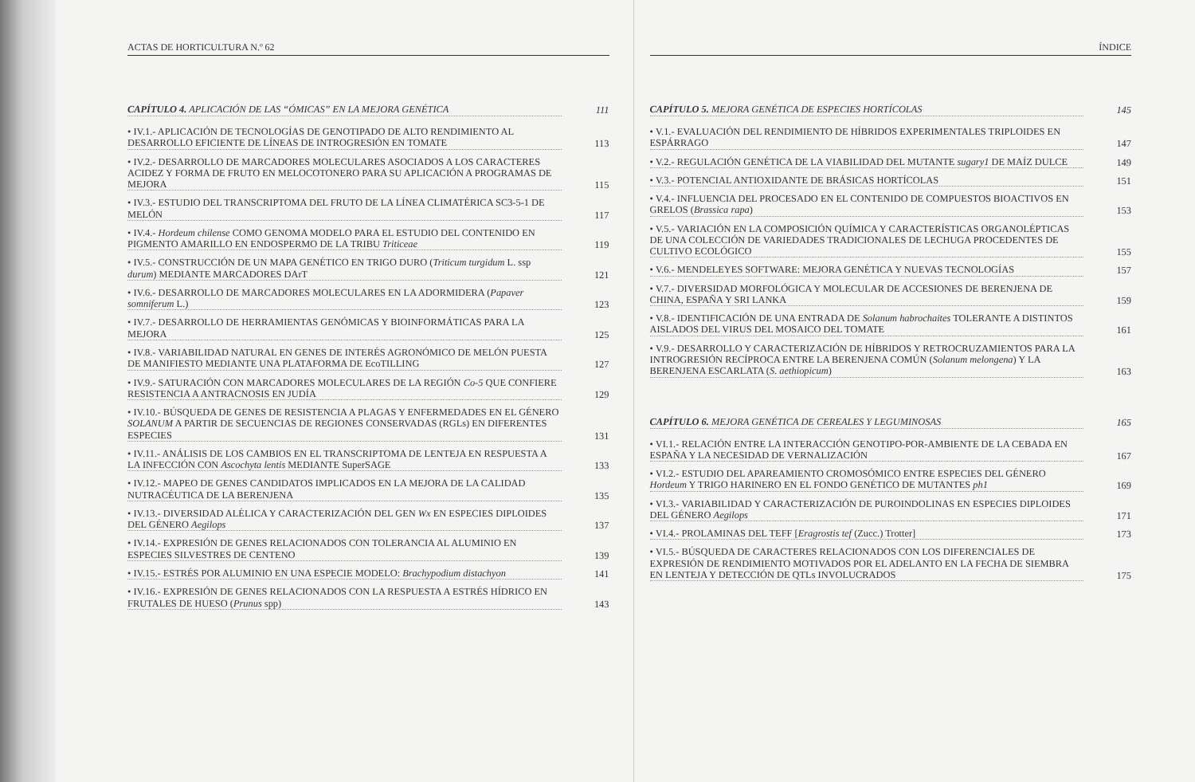ACTAS DE HORTICULTURA N.º 62
CAPÍTULO 4. APLICACIÓN DE LAS “ÓMICAS” EN LA MEJORA GENÉTICA 111
• IV.1.- APLICACIÓN DE TECNOLOGÍAS DE GENOTIPADO DE ALTO RENDIMIENTO AL DESARROLLO EFICIENTE DE LÍNEAS DE INTROGRESIÓN EN TOMATE 113
• IV.2.- DESARROLLO DE MARCADORES MOLECULARES ASOCIADOS A LOS CARACTERES ACIDEZ Y FORMA DE FRUTO EN MELOCOTONERO PARA SU APLICACIÓN A PROGRAMAS DE MEJORA 115
• IV.3.- ESTUDIO DEL TRANSCRIPTOMA DEL FRUTO DE LA LÍNEA CLIMATÉRICA SC3-5-1 DE MELÓN 117
• IV.4.- Hordeum chilense COMO GENOMA MODELO PARA EL ESTUDIO DEL CONTENIDO EN PIGMENTO AMARILLO EN ENDOSPERMO DE LA TRIBU Triticeae 119
• IV.5.- CONSTRUCCIÓN DE UN MAPA GENÉTICO EN TRIGO DURO (Triticum turgidum L. ssp durum) MEDIANTE MARCADORES DArT 121
• IV.6.- DESARROLLO DE MARCADORES MOLECULARES EN LA ADORMIDERA (Papaver somniferum L.) 123
• IV.7.- DESARROLLO DE HERRAMIENTAS GENÓMICAS Y BIOINFORMÁTICAS PARA LA MEJORA 125
• IV.8.- VARIABILIDAD NATURAL EN GENES DE INTERÉS AGRONÓMICO DE MELÓN PUESTA DE MANIFIESTO MEDIANTE UNA PLATAFORMA DE EcoTILLING 127
• IV.9.- SATURACIÓN CON MARCADORES MOLECULARES DE LA REGIÓN Co-5 QUE CONFIERE RESISTENCIA A ANTRACNOSIS EN JUDÍA 129
• IV.10.- BÚSQUEDA DE GENES DE RESISTENCIA A PLAGAS Y ENFERMEDADES EN EL GÉNERO SOLANUM A PARTIR DE SECUENCIAS DE REGIONES CONSERVADAS (RGLs) EN DIFERENTES ESPECIES 131
• IV.11.- ANÁLISIS DE LOS CAMBIOS EN EL TRANSCRIPTOMA DE LENTEJA EN RESPUESTA A LA INFECCIÓN CON Ascochyta lentis MEDIANTE SuperSAGE 133
• IV.12.- MAPEO DE GENES CANDIDATOS IMPLICADOS EN LA MEJORA DE LA CALIDAD NUTRACÉUTICA DE LA BERENJENA 135
• IV.13.- DIVERSIDAD ALÉLICA Y CARACTERIZACIÓN DEL GEN Wx EN ESPECIES DIPLOIDES DEL GÉNERO Aegilops 137
• IV.14.- EXPRESIÓN DE GENES RELACIONADOS CON TOLERANCIA AL ALUMINIO EN ESPECIES SILVESTRES DE CENTENO 139
• IV.15.- ESTRÉS POR ALUMINIO EN UNA ESPECIE MODELO: Brachypodium distachyon 141
• IV.16.- EXPRESIÓN DE GENES RELACIONADOS CON LA RESPUESTA A ESTRÉS HÍDRICO EN FRUTALES DE HUESO (Prunus spp) 143
ÍNDICE
CAPÍTULO 5. MEJORA GENÉTICA DE ESPECIES HORTÍCOLAS 145
• V.1.- EVALUACIÓN DEL RENDIMIENTO DE HÍBRIDOS EXPERIMENTALES TRIPLOIDES EN ESPÁRRAGO 147
• V.2.- REGULACIÓN GENÉTICA DE LA VIABILIDAD DEL MUTANTE sugary1 DE MAÍZ DULCE 149
• V.3.- POTENCIAL ANTIOXIDANTE DE BRÁSICAS HORTÍCOLAS 151
• V.4.- INFLUENCIA DEL PROCESADO EN EL CONTENIDO DE COMPUESTOS BIOACTIVOS EN GRELOS (Brassica rapa) 153
• V.5.- VARIACIÓN EN LA COMPOSICIÓN QUÍMICA Y CARACTERÍSTICAS ORGANOLÉPTICAS DE UNA COLECCIÓN DE VARIEDADES TRADICIONALES DE LECHUGA PROCEDENTES DE CULTIVO ECOLÓGICO 155
• V.6.- MENDELEYES SOFTWARE: MEJORA GENÉTICA Y NUEVAS TECNOLOGÍAS 157
• V.7.- DIVERSIDAD MORFOLÓGICA Y MOLECULAR DE ACCESIONES DE BERENJENA DE CHINA, ESPAÑA Y SRI LANKA 159
• V.8.- IDENTIFICACIÓN DE UNA ENTRADA DE Solanum habrochaites TOLERANTE A DISTINTOS AISLADOS DEL VIRUS DEL MOSAICO DEL TOMATE 161
• V.9.- DESARROLLO Y CARACTERIZACIÓN DE HÍBRIDOS Y RETROCRUZAMIENTOS PARA LA INTROGRESIÓN RECÍPROCA ENTRE LA BERENJENA COMÚN (Solanum melongena) Y LA BERENJENA ESCARLATA (S. aethiopicum) 163
CAPÍTULO 6. MEJORA GENÉTICA DE CEREALES Y LEGUMINOSAS 165
• VI.1.- RELACIÓN ENTRE LA INTERACCIÓN GENOTIPO-POR-AMBIENTE DE LA CEBADA EN ESPAÑA Y LA NECESIDAD DE VERNALIZACIÓN 167
• VI.2.- ESTUDIO DEL APAREAMIENTO CROMOSÓMICO ENTRE ESPECIES DEL GÉNERO Hordeum Y TRIGO HARINERO EN EL FONDO GENÉTICO DE MUTANTES ph1 169
• VI.3.- VARIABILIDAD Y CARACTERIZACIÓN DE PUROINDOLINAS EN ESPECIES DIPLOIDES DEL GÉNERO Aegilops 171
• VI.4.- PROLAMINAS DEL TEFF [Eragrostis tef (Zucc.) Trotter] 173
• VI.5.- BÚSQUEDA DE CARACTERES RELACIONADOS CON LOS DIFERENCIALES DE EXPRESIÓN DE RENDIMIENTO MOTIVADOS POR EL ADELANTO EN LA FECHA DE SIEMBRA EN LENTEJA Y DETECCIÓN DE QTLs INVOLUCRADOS 175